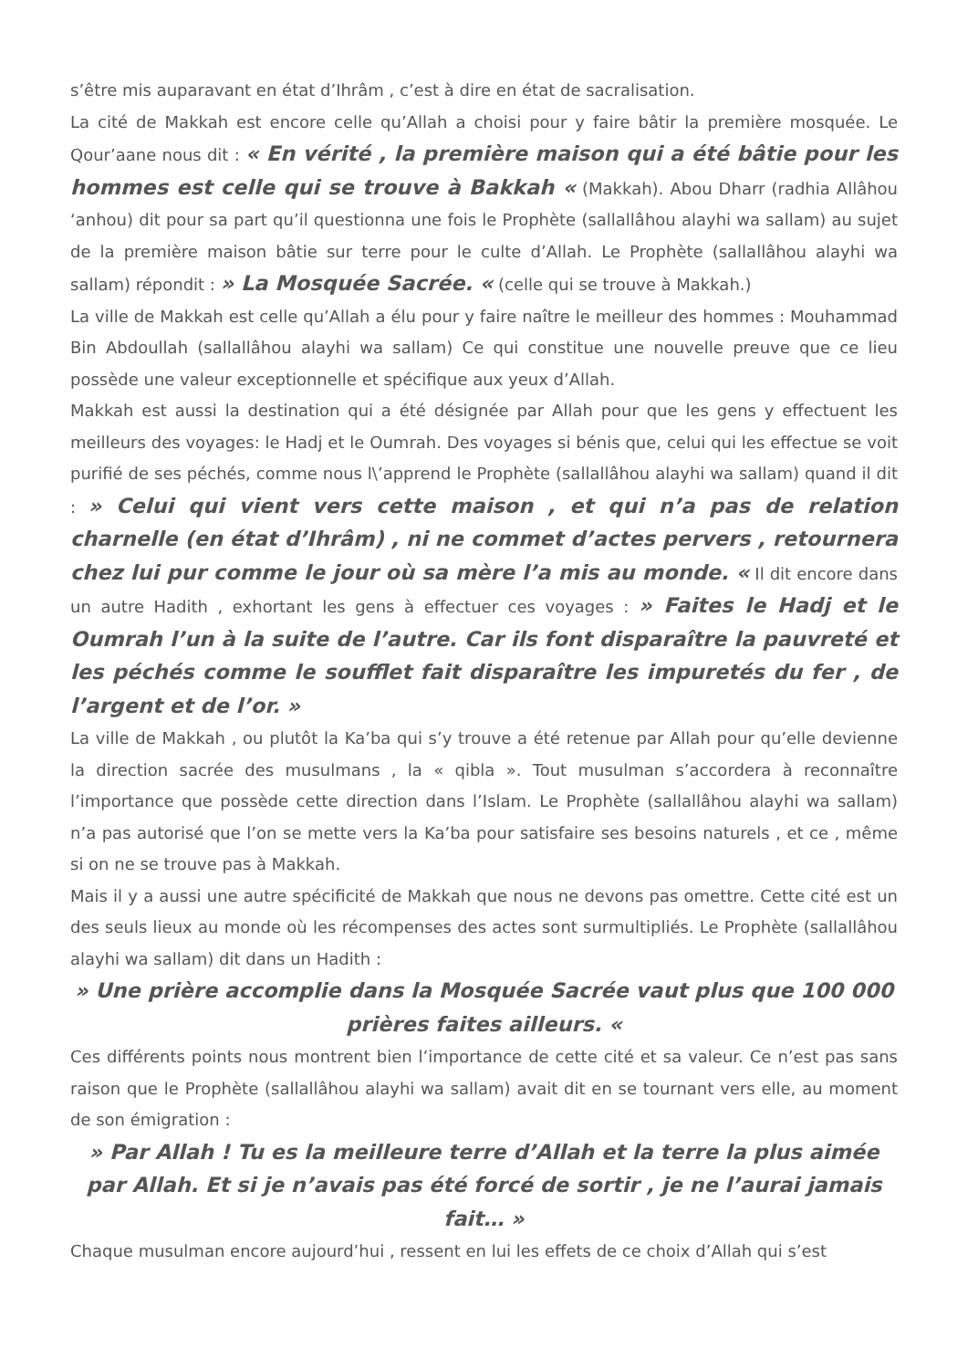s’être mis auparavant en état d’Ihrâm , c’est à dire en état de sacralisation.
La cité de Makkah est encore celle qu’Allah a choisi pour y faire bâtir la première mosquée. Le Qour’aane nous dit : « En vérité , la première maison qui a été bâtie pour les hommes est celle qui se trouve à Bakkah « (Makkah). Abou Dharr (radhia Allâhou ‘anhou) dit pour sa part qu’il questionna une fois le Prophète (sallallâhou alayhi wa sallam) au sujet de la première maison bâtie sur terre pour le culte d’Allah. Le Prophète (sallallâhou alayhi wa sallam) répondit : » La Mosquée Sacrée. « (celle qui se trouve à Makkah.)
La ville de Makkah est celle qu’Allah a élu pour y faire naître le meilleur des hommes : Mouhammad Bin Abdoullah (sallallâhou alayhi wa sallam) Ce qui constitue une nouvelle preuve que ce lieu possède une valeur exceptionnelle et spécifique aux yeux d’Allah.
Makkah est aussi la destination qui a été désignée par Allah pour que les gens y effectuent les meilleurs des voyages: le Hadj et le Oumrah. Des voyages si bénis que, celui qui les effectue se voit purifié de ses péchés, comme nous l\’apprend le Prophète (sallallâhou alayhi wa sallam) quand il dit : » Celui qui vient vers cette maison , et qui n’a pas de relation charnelle (en état d’Ihrâm) , ni ne commet d’actes pervers , retournera chez lui pur comme le jour où sa mère l’a mis au monde. « Il dit encore dans un autre Hadith , exhortant les gens à effectuer ces voyages : » Faites le Hadj et le Oumrah l’un à la suite de l’autre. Car ils font disparaître la pauvreté et les péchés comme le soufflet fait disparaître les impuretés du fer , de l’argent et de l’or. »
La ville de Makkah , ou plutôt la Ka’ba qui s’y trouve a été retenue par Allah pour qu’elle devienne la direction sacrée des musulmans , la « qibla ». Tout musulman s’accordera à reconnaître l’importance que possède cette direction dans l’Islam. Le Prophète (sallallâhou alayhi wa sallam) n’a pas autorisé que l’on se mette vers la Ka’ba pour satisfaire ses besoins naturels , et ce , même si on ne se trouve pas à Makkah.
Mais il y a aussi une autre spécificité de Makkah que nous ne devons pas omettre. Cette cité est un des seuls lieux au monde où les récompenses des actes sont surmultipliés. Le Prophète (sallallâhou alayhi wa sallam) dit dans un Hadith :
» Une prière accomplie dans la Mosquée Sacrée vaut plus que 100 000 prières faites ailleurs. «
Ces différents points nous montrent bien l’importance de cette cité et sa valeur. Ce n’est pas sans raison que le Prophète (sallallâhou alayhi wa sallam) avait dit en se tournant vers elle, au moment de son émigration :
» Par Allah ! Tu es la meilleure terre d’Allah et la terre la plus aimée par Allah. Et si je n’avais pas été forcé de sortir , je ne l’aurai jamais fait… »
Chaque musulman encore aujourd’hui , ressent en lui les effets de ce choix d’Allah qui s’est